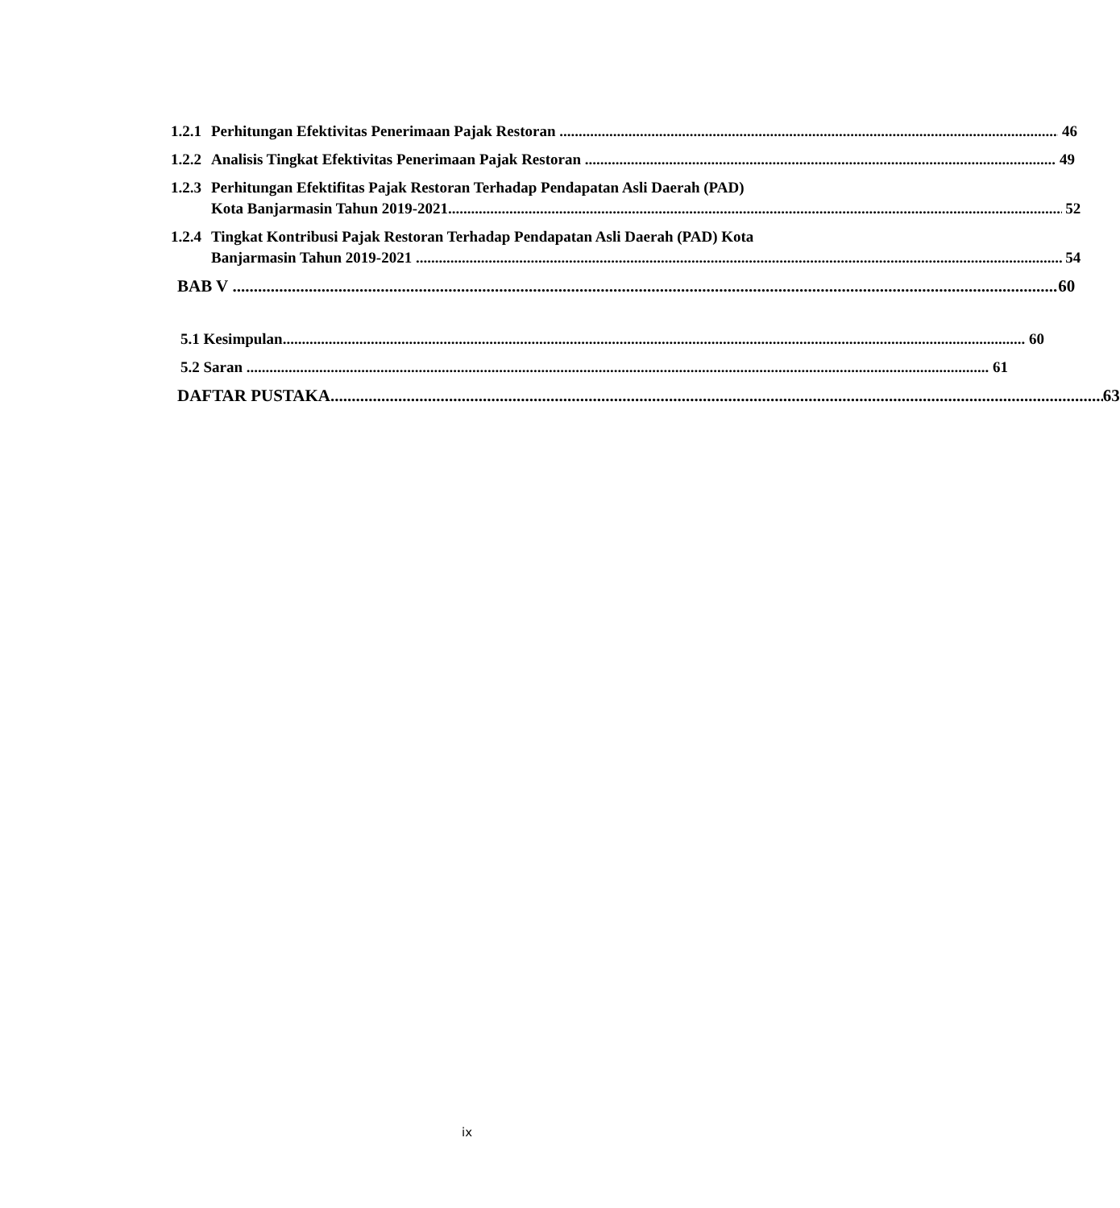1.2.1
Perhitungan Efektivitas Penerimaan Pajak Restoran 46
1.2.2
Analisis Tingkat Efektivitas Penerimaan Pajak Restoran 49
1.2.3
Perhitungan Efektifitas Pajak Restoran Terhadap Pendapatan Asli Daerah (PAD)
Kota Banjarmasin Tahun 2019-2021 52
1.2.4
Tingkat Kontribusi Pajak Restoran Terhadap Pendapatan Asli Daerah (PAD) Kota
Banjarmasin Tahun 2019-2021 54
BAB V 60
5.1 Kesimpulan 60
5.2 Saran 61
DAFTAR PUSTAKA 63
ix